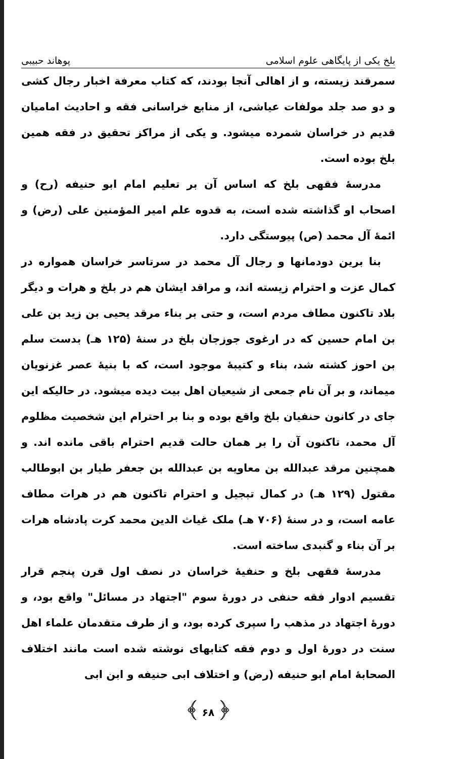بلخ یکی از پایگاهی علوم اسلامی پوهاند حبیبی
سمرقند زیسته، و از اهالی آنجا بودند، که کتاب معرفة اخبار رجال کشی و دو صد جلد مولفات عیاشی، از منابع خراسانی فقه و احادیث امامیان قدیم در خراسان شمرده میشود. و یکی از مراکز تحقیق در فقه همین بلخ بوده است.
مدرسهٔ فقهی بلخ که اساس آن بر تعلیم امام ابو حنیفه (رح) و اصحاب او گذاشته شده است، به قدوه علم امیر المؤمنین علی (رض) و ائمهٔ آل محمد (ص) پیوستگی دارد.
بنا برین دودمانها و رجال آل محمد در سرتاسر خراسان همواره در کمال عزت و احترام زیسته اند، و مراقد ایشان هم در بلخ و هرات و دیگر بلاد تاکنون مطاف مردم است، و حتی بر بناء مرقد یحیی بن زید بن علی بن امام حسین که در ارغوی جوزجان بلخ در سنهٔ (۱۲۵ هـ) بدست سلم بن احوز کشته شد، بناء و کتیبهٔ موجود است، که با بنیهٔ عصر غزنویان میماند، و بر آن نام جمعی از شیعیان اهل بیت دیده میشود. در حالیکه این جای در کانون حنفیان بلخ واقع بوده و بنا بر احترام این شخصیت مظلوم آل محمد، تاکنون آن را بر همان حالت قدیم احترام باقی مانده اند. و همچنین مرقد عبدالله بن معاویه بن عبدالله بن جعفر طیار بن ابوطالب مقتول (۱۲۹ هـ) در کمال تبجیل و احترام تاکنون هم در هرات مطاف عامه است، و در سنهٔ (۷۰۶ هـ) ملک غیاث الدین محمد کرت پادشاه هرات بر آن بناء و گنبدی ساخته است.
مدرسهٔ فقهی بلخ و حنفیهٔ خراسان در نصف اول قرن پنجم قرار تقسیم ادوار فقه حنفی در دورهٔ سوم "اجتهاد در مسائل" واقع بود، و دورهٔ اجتهاد در مذهب را سپری کرده بود، و از طرف متقدمان علماء اهل سنت در دورهٔ اول و دوم فقه کتابهای نوشته شده است مانند اختلاف الصحابهٔ امام ابو حنیفه (رض) و اختلاف ابی حنیفه و ابن ابی
﴿ ۶۸ ﴾